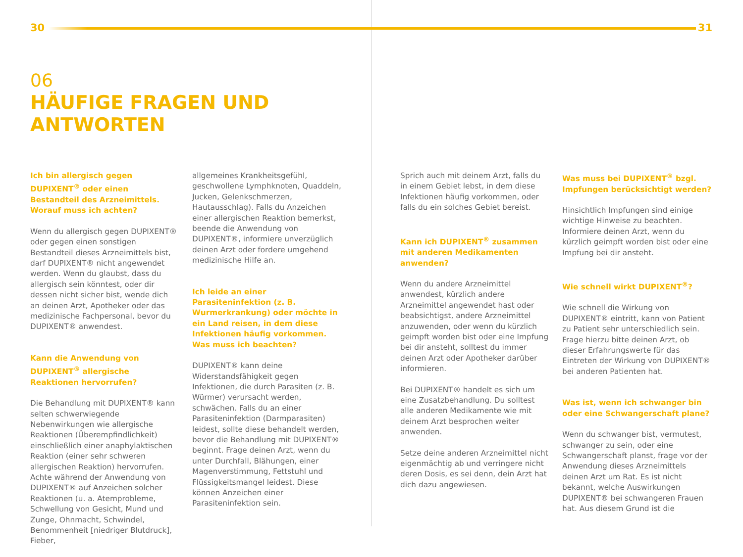30 31
06
HÄUFIGE FRAGEN UND
ANTWORTEN
Ich bin allergisch gegen DUPIXENT<sup>®</sup> oder einen Bestandteil des Arzneimittels. Worauf muss ich achten?
Wenn du allergisch gegen DUPIXENT® oder gegen einen sonstigen Bestandteil dieses Arzneimittels bist, darf DUPIXENT® nicht angewendet werden. Wenn du glaubst, dass du allergisch sein könntest, oder dir dessen nicht sicher bist, wende dich an deinen Arzt, Apotheker oder das medizinische Fachpersonal, bevor du DUPIXENT® anwendest.
Kann die Anwendung von DUPIXENT<sup>®</sup> allergische Reaktionen hervorrufen?
Die Behandlung mit DUPIXENT® kann selten schwerwiegende Nebenwirkungen wie allergische Reaktionen (Überempfindlichkeit) einschließlich einer anaphylaktischen Reaktion (einer sehr schweren allergischen Reaktion) hervorrufen. Achte während der Anwendung von DUPIXENT® auf Anzeichen solcher Reaktionen (u. a. Atemprobleme, Schwellung von Gesicht, Mund und Zunge, Ohnmacht, Schwindel, Benommenheit [niedriger Blutdruck], Fieber,
allgemeines Krankheitsgefühl, geschwollene Lymphknoten, Quaddeln, Jucken, Gelenkschmerzen, Hautausschlag). Falls du Anzeichen einer allergischen Reaktion bemerkst, beende die Anwendung von DUPIXENT®, informiere unverzüglich deinen Arzt oder fordere umgehend medizinische Hilfe an.
Ich leide an einer Parasiteninfektion (z. B. Wurmerkrankung) oder möchte in ein Land reisen, in dem diese Infektionen häufig vorkommen. Was muss ich beachten?
DUPIXENT® kann deine Widerstandsfähigkeit gegen Infektionen, die durch Parasiten (z. B. Würmer) verursacht werden, schwächen. Falls du an einer Parasiteninfektion (Darmparasiten) leidest, sollte diese behandelt werden, bevor die Behandlung mit DUPIXENT® beginnt. Frage deinen Arzt, wenn du unter Durchfall, Blähungen, einer Magenverstimmung, Fettstuhl und Flüssigkeitsmangel leidest. Diese können Anzeichen einer Parasiteninfektion sein.
Sprich auch mit deinem Arzt, falls du in einem Gebiet lebst, in dem diese Infektionen häufig vorkommen, oder falls du ein solches Gebiet bereist.
Kann ich DUPIXENT<sup>®</sup> zusammen mit anderen Medikamenten anwenden?
Wenn du andere Arzneimittel anwendest, kürzlich andere Arzneimittel angewendet hast oder beabsichtigst, andere Arzneimittel anzuwenden, oder wenn du kürzlich geimpft worden bist oder eine Impfung bei dir ansteht, solltest du immer deinen Arzt oder Apotheker darüber informieren.
Bei DUPIXENT® handelt es sich um eine Zusatzbehandlung. Du solltest alle anderen Medikamente wie mit deinem Arzt besprochen weiter anwenden.
Setze deine anderen Arzneimittel nicht eigenmächtig ab und verringere nicht deren Dosis, es sei denn, dein Arzt hat dich dazu angewiesen.
Was muss bei DUPIXENT<sup>®</sup> bzgl. Impfungen berücksichtigt werden?
Hinsichtlich Impfungen sind einige wichtige Hinweise zu beachten. Informiere deinen Arzt, wenn du kürzlich geimpft worden bist oder eine Impfung bei dir ansteht.
Wie schnell wirkt DUPIXENT<sup>®</sup>?
Wie schnell die Wirkung von DUPIXENT® eintritt, kann von Patient zu Patient sehr unterschiedlich sein. Frage hierzu bitte deinen Arzt, ob dieser Erfahrungswerte für das Eintreten der Wirkung von DUPIXENT® bei anderen Patienten hat.
Was ist, wenn ich schwanger bin oder eine Schwangerschaft plane?
Wenn du schwanger bist, vermutest, schwanger zu sein, oder eine Schwangerschaft planst, frage vor der Anwendung dieses Arzneimittels deinen Arzt um Rat. Es ist nicht bekannt, welche Auswirkungen DUPIXENT® bei schwangeren Frauen hat. Aus diesem Grund ist die